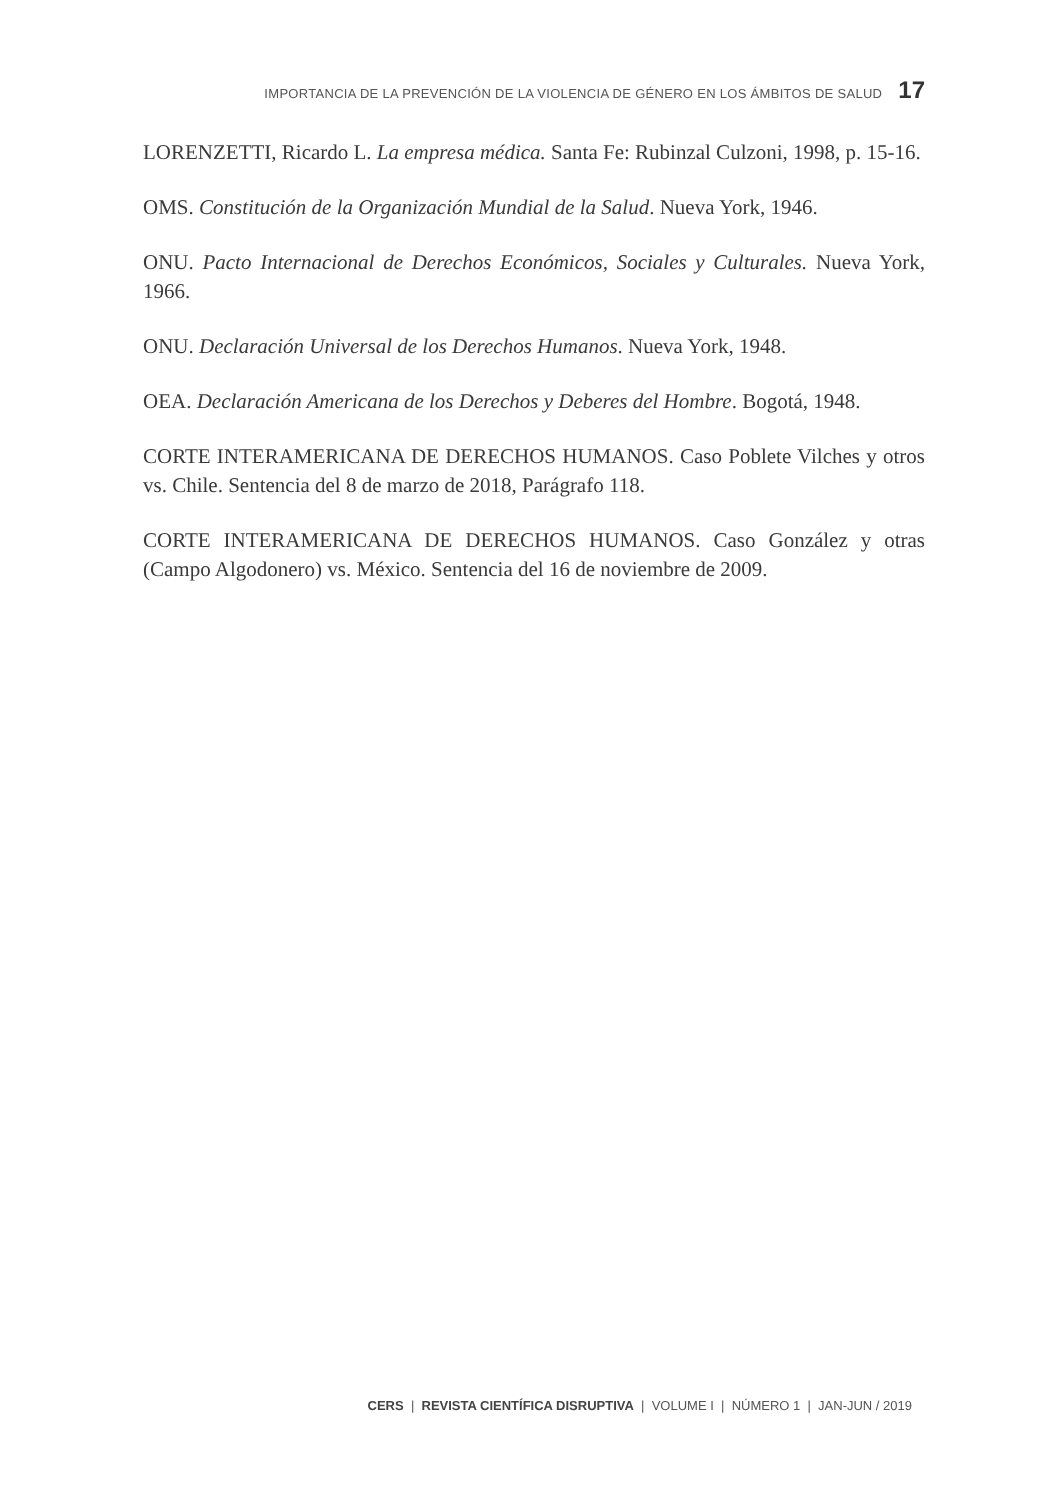IMPORTANCIA DE LA PREVENCIÓN DE LA VIOLENCIA DE GÉNERO EN LOS ÁMBITOS DE SALUD 17
LORENZETTI, Ricardo L. La empresa médica. Santa Fe: Rubinzal Culzoni, 1998, p. 15-16.
OMS. Constitución de la Organización Mundial de la Salud. Nueva York, 1946.
ONU. Pacto Internacional de Derechos Económicos, Sociales y Culturales. Nueva York, 1966.
ONU. Declaración Universal de los Derechos Humanos. Nueva York, 1948.
OEA. Declaración Americana de los Derechos y Deberes del Hombre. Bogotá, 1948.
CORTE INTERAMERICANA DE DERECHOS HUMANOS. Caso Poblete Vilches y otros vs. Chile. Sentencia del 8 de marzo de 2018, Parágrafo 118.
CORTE INTERAMERICANA DE DERECHOS HUMANOS. Caso González y otras (Campo Algodonero) vs. México. Sentencia del 16 de noviembre de 2009.
CERS | REVISTA CIENTÍFICA DISRUPTIVA | VOLUME I | NÚMERO 1 | JAN-JUN / 2019